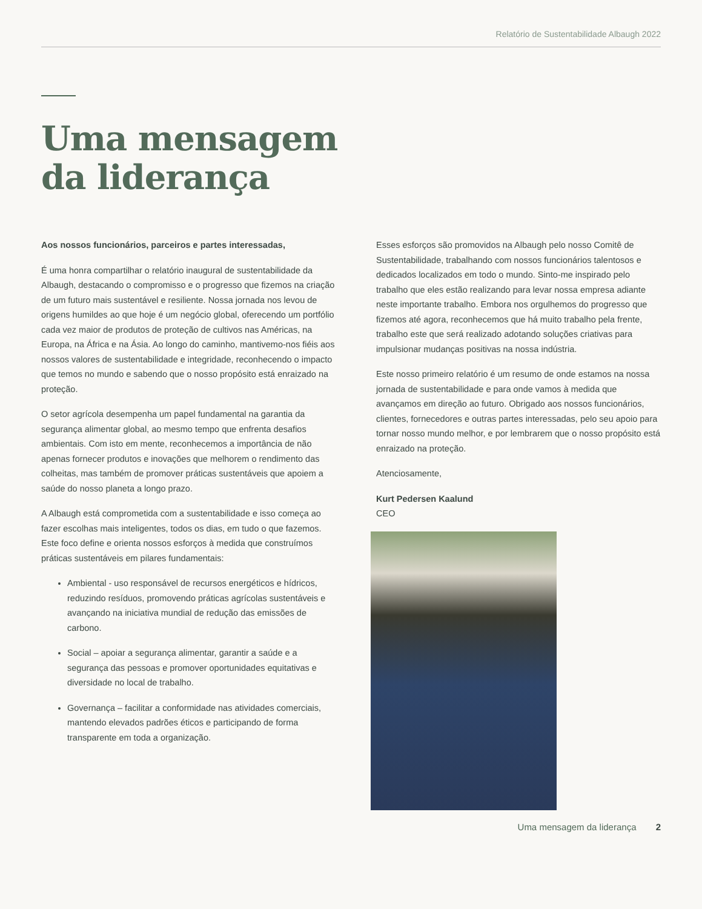Relatório de Sustentabilidade Albaugh 2022
Uma mensagem
da liderança
Aos nossos funcionários, parceiros e partes interessadas,
É uma honra compartilhar o relatório inaugural de sustentabilidade da Albaugh, destacando o compromisso e o progresso que fizemos na criação de um futuro mais sustentável e resiliente. Nossa jornada nos levou de origens humildes ao que hoje é um negócio global, oferecendo um portfólio cada vez maior de produtos de proteção de cultivos nas Américas, na Europa, na África e na Ásia. Ao longo do caminho, mantivemo-nos fiéis aos nossos valores de sustentabilidade e integridade, reconhecendo o impacto que temos no mundo e sabendo que o nosso propósito está enraizado na proteção.
O setor agrícola desempenha um papel fundamental na garantia da segurança alimentar global, ao mesmo tempo que enfrenta desafios ambientais. Com isto em mente, reconhecemos a importância de não apenas fornecer produtos e inovações que melhorem o rendimento das colheitas, mas também de promover práticas sustentáveis que apoiem a saúde do nosso planeta a longo prazo.
A Albaugh está comprometida com a sustentabilidade e isso começa ao fazer escolhas mais inteligentes, todos os dias, em tudo o que fazemos. Este foco define e orienta nossos esforços à medida que construímos práticas sustentáveis em pilares fundamentais:
Ambiental - uso responsável de recursos energéticos e hídricos, reduzindo resíduos, promovendo práticas agrícolas sustentáveis e avançando na iniciativa mundial de redução das emissões de carbono.
Social – apoiar a segurança alimentar, garantir a saúde e a segurança das pessoas e promover oportunidades equitativas e diversidade no local de trabalho.
Governança – facilitar a conformidade nas atividades comerciais, mantendo elevados padrões éticos e participando de forma transparente em toda a organização.
Esses esforços são promovidos na Albaugh pelo nosso Comitê de Sustentabilidade, trabalhando com nossos funcionários talentosos e dedicados localizados em todo o mundo. Sinto-me inspirado pelo trabalho que eles estão realizando para levar nossa empresa adiante neste importante trabalho. Embora nos orgulhemos do progresso que fizemos até agora, reconhecemos que há muito trabalho pela frente, trabalho este que será realizado adotando soluções criativas para impulsionar mudanças positivas na nossa indústria.
Este nosso primeiro relatório é um resumo de onde estamos na nossa jornada de sustentabilidade e para onde vamos à medida que avançamos em direção ao futuro. Obrigado aos nossos funcionários, clientes, fornecedores e outras partes interessadas, pelo seu apoio para tornar nosso mundo melhor, e por lembrarem que o nosso propósito está enraizado na proteção.
Atenciosamente,
Kurt Pedersen Kaalund
CEO
Uma mensagem da liderança 2